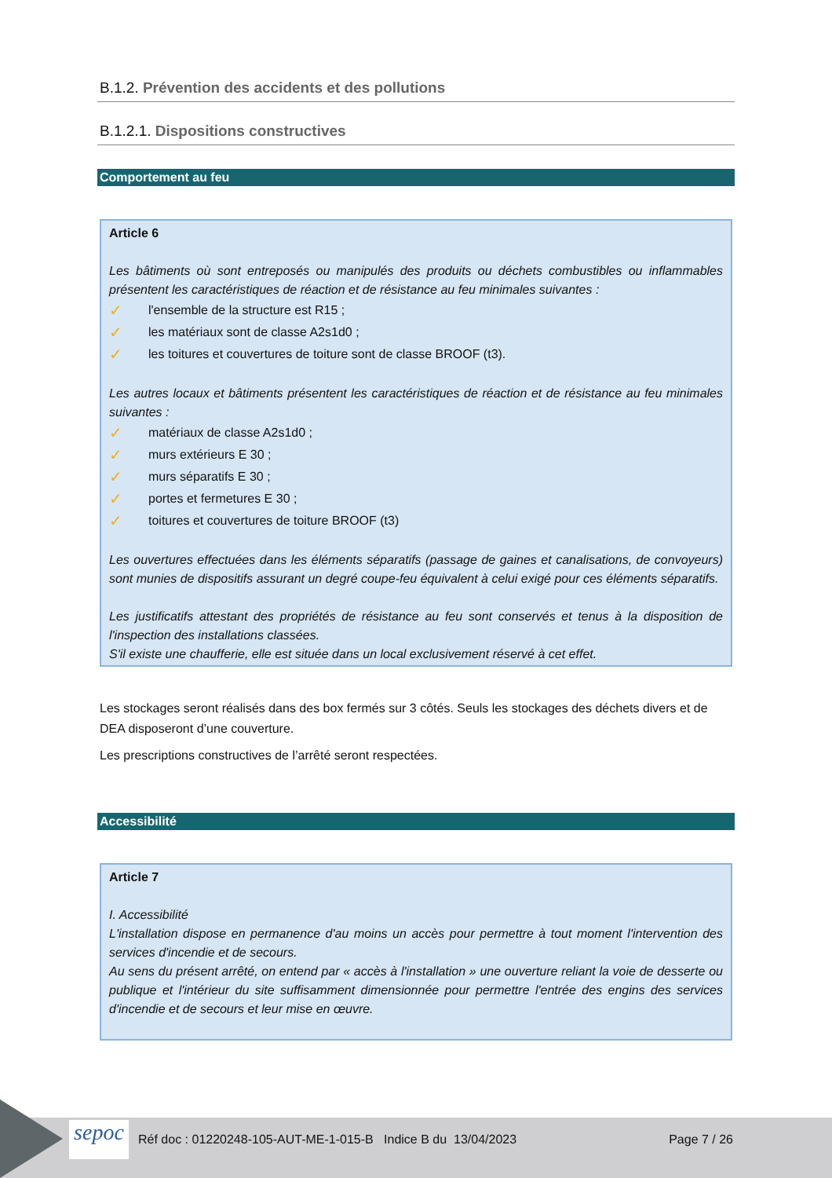B.1.2. Prévention des accidents et des pollutions
B.1.2.1. Dispositions constructives
Comportement au feu
Article 6
Les bâtiments où sont entreposés ou manipulés des produits ou déchets combustibles ou inflammables présentent les caractéristiques de réaction et de résistance au feu minimales suivantes :
✓ l'ensemble de la structure est R15 ;
✓ les matériaux sont de classe A2s1d0 ;
✓ les toitures et couvertures de toiture sont de classe BROOF (t3).
Les autres locaux et bâtiments présentent les caractéristiques de réaction et de résistance au feu minimales suivantes :
✓ matériaux de classe A2s1d0 ;
✓ murs extérieurs E 30 ;
✓ murs séparatifs E 30 ;
✓ portes et fermetures E 30 ;
✓ toitures et couvertures de toiture BROOF (t3)
Les ouvertures effectuées dans les éléments séparatifs (passage de gaines et canalisations, de convoyeurs) sont munies de dispositifs assurant un degré coupe-feu équivalent à celui exigé pour ces éléments séparatifs.
Les justificatifs attestant des propriétés de résistance au feu sont conservés et tenus à la disposition de l'inspection des installations classées.
S'il existe une chaufferie, elle est située dans un local exclusivement réservé à cet effet.
Les stockages seront réalisés dans des box fermés sur 3 côtés. Seuls les stockages des déchets divers et de DEA disposeront d’une couverture.
Les prescriptions constructives de l’arrêté seront respectées.
Accessibilité
Article 7
I. Accessibilité
L'installation dispose en permanence d'au moins un accès pour permettre à tout moment l'intervention des services d'incendie et de secours.
Au sens du présent arrêté, on entend par « accès à l'installation » une ouverture reliant la voie de desserte ou publique et l'intérieur du site suffisamment dimensionnée pour permettre l'entrée des engins des services d'incendie et de secours et leur mise en œuvre.
sepoc
Réf doc : 01220248-105-AUT-ME-1-015-B Indice B du 13/04/2023
Page 7 / 26